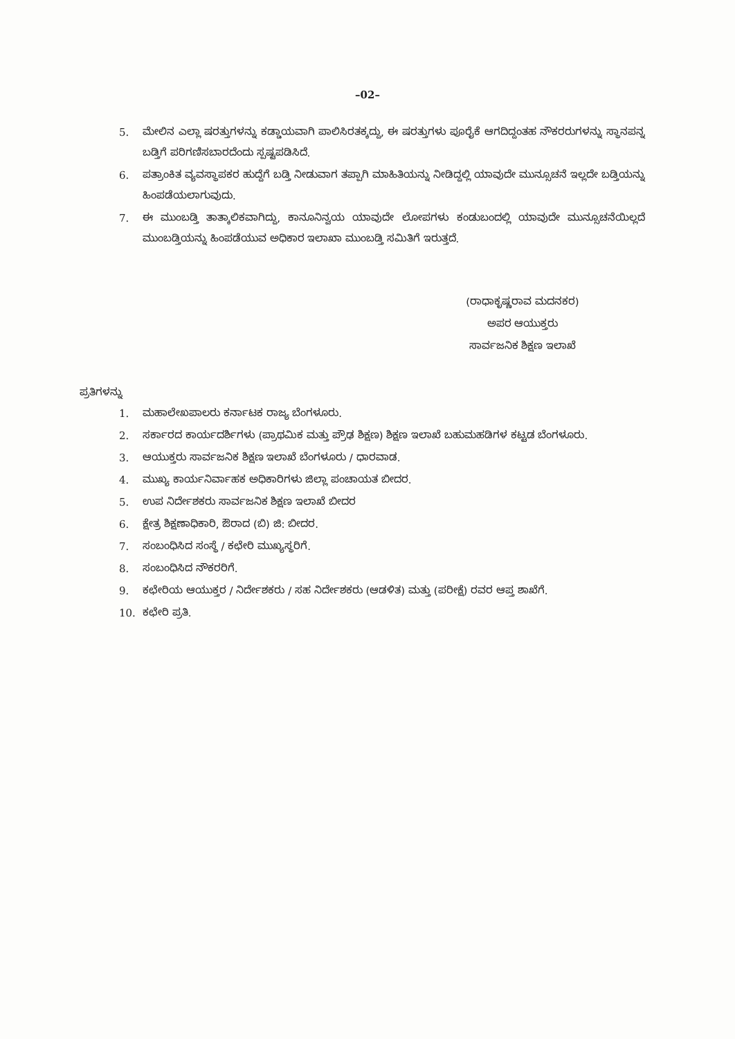–02–
5. ಮೇಲಿನ ಎಲ್ಲಾ ಷರತ್ತುಗಳನ್ನು ಕಡ್ಡಾಯವಾಗಿ ಪಾಲಿಸಿರತಕ್ಕದ್ದು, ಈ ಷರತ್ತುಗಳು ಪೂರೈಕೆ ಆಗದಿದ್ದಂತಹ ನೌಕರರುಗಳನ್ನು ಸ್ಥಾನಪನ್ನ ಬಡ್ತಿಗೆ ಪರಿಗಣಿಸಬಾರದೆಂದು ಸ್ಪಷ್ಟಪಡಿಸಿದೆ.
6. ಪತ್ರಾಂಕಿತ ವ್ಯವಸ್ಥಾಪಕರ ಹುದ್ದೆಗೆ ಬಡ್ತಿ ನೀಡುವಾಗ ತಪ್ಪಾಗಿ ಮಾಹಿತಿಯನ್ನು ನೀಡಿದ್ದಲ್ಲಿ ಯಾವುದೇ ಮುನ್ಸೂಚನೆ ಇಲ್ಲದೇ ಬಡ್ತಿಯನ್ನು ಹಿಂಪಡೆಯಲಾಗುವುದು.
7. ಈ ಮುಂಬಡ್ತಿ ತಾತ್ಕಾಲಿಕವಾಗಿದ್ದು, ಕಾನೂನಿನ್ವಯ ಯಾವುದೇ ಲೋಪಗಳು ಕಂಡುಬಂದಲ್ಲಿ ಯಾವುದೇ ಮುನ್ಸೂಚನೆಯಿಲ್ಲದೆ ಮುಂಬಡ್ತಿಯನ್ನು ಹಿಂಪಡೆಯುವ ಅಧಿಕಾರ ಇಲಾಖಾ ಮುಂಬಡ್ತಿ ಸಮಿತಿಗೆ ಇರುತ್ತದೆ.
(ರಾಧಾಕೃಷ್ಣರಾವ ಮದನಕರ)
ಅಪರ ಆಯುಕ್ತರು
ಸಾರ್ವಜನಿಕ ಶಿಕ್ಷಣ ಇಲಾಖೆ
ಪ್ರತಿಗಳನ್ನು
1. ಮಹಾಲೇಖಪಾಲರು ಕರ್ನಾಟಕ ರಾಜ್ಯ ಬೆಂಗಳೂರು.
2. ಸರ್ಕಾರದ ಕಾರ್ಯದರ್ಶಿಗಳು (ಪ್ರಾಥಮಿಕ ಮತ್ತು ಪ್ರೌಢ ಶಿಕ್ಷಣ) ಶಿಕ್ಷಣ ಇಲಾಖೆ ಬಹುಮಹಡಿಗಳ ಕಟ್ಟಡ ಬೆಂಗಳೂರು.
3. ಆಯುಕ್ತರು ಸಾರ್ವಜನಿಕ ಶಿಕ್ಷಣ ಇಲಾಖೆ ಬೆಂಗಳೂರು / ಧಾರವಾಡ.
4. ಮುಖ್ಯ ಕಾರ್ಯನಿರ್ವಾಹಕ ಅಧಿಕಾರಿಗಳು ಜಿಲ್ಲಾ ಪಂಚಾಯತ ಬೀದರ.
5. ಉಪ ನಿರ್ದೇಶಕರು ಸಾರ್ವಜನಿಕ ಶಿಕ್ಷಣ ಇಲಾಖೆ ಬೀದರ
6. ಕ್ಷೇತ್ರ ಶಿಕ್ಷಣಾಧಿಕಾರಿ, ಔರಾದ (ಬಿ) ಜಿ: ಬೀದರ.
7. ಸಂಬಂಧಿಸಿದ ಸಂಸ್ಥೆ / ಕಛೇರಿ ಮುಖ್ಯಸ್ಥರಿಗೆ.
8. ಸಂಬಂಧಿಸಿದ ನೌಕರರಿಗೆ.
9. ಕಛೇರಿಯ ಆಯುಕ್ತರ / ನಿರ್ದೇಶಕರು / ಸಹ ನಿರ್ದೇಶಕರು (ಆಡಳಿತ) ಮತ್ತು (ಪರೀಕ್ಷೆ) ರವರ ಆಪ್ತ ಶಾಖೆಗೆ.
10. ಕಛೇರಿ ಪ್ರತಿ.